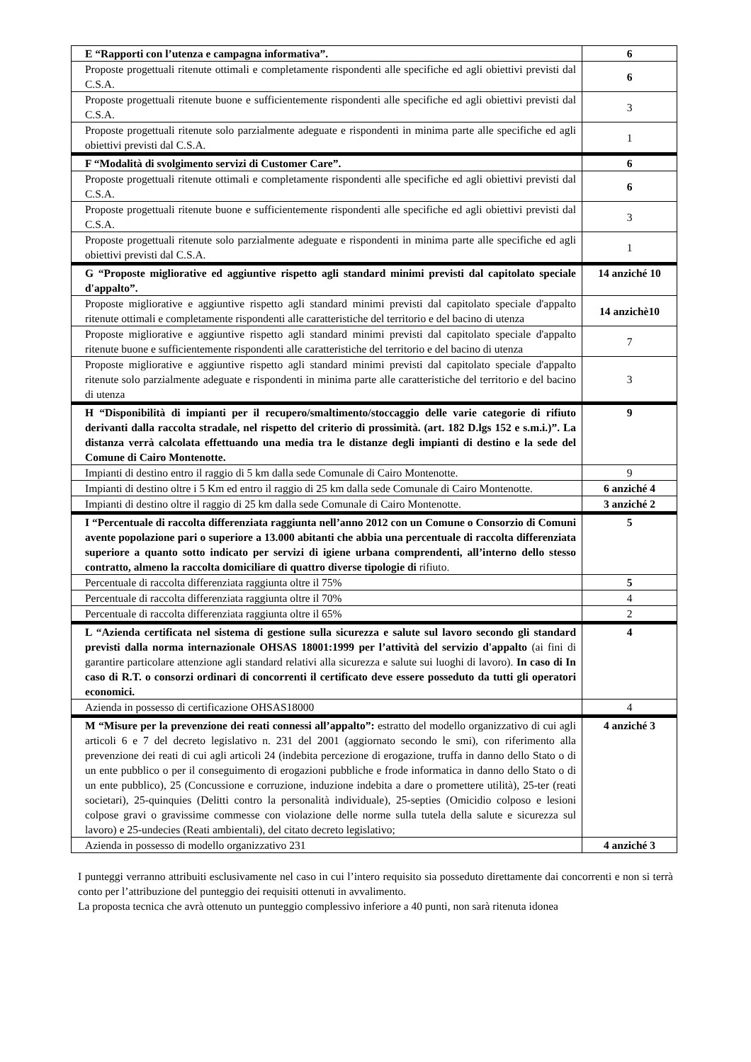| E “Rapporti con l’utenza e campagna informativa”. | 6 |
| Proposte progettuali ritenute ottimali e completamente rispondenti alle specifiche ed agli obiettivi previsti dal C.S.A. | 6 |
| Proposte progettuali ritenute buone e sufficientemente rispondenti alle specifiche ed agli obiettivi previsti dal C.S.A. | 3 |
| Proposte progettuali ritenute solo parzialmente adeguate e rispondenti in minima parte alle specifiche ed agli obiettivi previsti dal C.S.A. | 1 |
| F “Modalità di svolgimento servizi di Customer Care”. | 6 |
| Proposte progettuali ritenute ottimali e completamente rispondenti alle specifiche ed agli obiettivi previsti dal C.S.A. | 6 |
| Proposte progettuali ritenute buone e sufficientemente rispondenti alle specifiche ed agli obiettivi previsti dal C.S.A. | 3 |
| Proposte progettuali ritenute solo parzialmente adeguate e rispondenti in minima parte alle specifiche ed agli obiettivi previsti dal C.S.A. | 1 |
| G “Proposte migliorative ed aggiuntive rispetto agli standard minimi previsti dal capitolato speciale d'appalto”. | 14 anziché 10 |
| Proposte migliorative e aggiuntive rispetto agli standard minimi previsti dal capitolato speciale d'appalto ritenute ottimali e completamente rispondenti alle caratteristiche del territorio e del bacino di utenza | 14 anzichè10 |
| Proposte migliorative e aggiuntive rispetto agli standard minimi previsti dal capitolato speciale d'appalto ritenute buone e sufficientemente rispondenti alle caratteristiche del territorio e del bacino di utenza | 7 |
| Proposte migliorative e aggiuntive rispetto agli standard minimi previsti dal capitolato speciale d'appalto ritenute solo parzialmente adeguate e rispondenti in minima parte alle caratteristiche del territorio e del bacino di utenza | 3 |
| H “Disponibilità di impianti per il recupero/smaltimento/stoccaggio delle varie categorie di rifiuto derivanti dalla raccolta stradale, nel rispetto del criterio di prossimità. (art. 182 D.lgs 152 e s.m.i.)”. La distanza verrà calcolata effettuando una media tra le distanze degli impianti di destino e la sede del Comune di Cairo Montenotte. | 9 |
| Impianti di destino entro il raggio di 5 km dalla sede Comunale di Cairo Montenotte. | 9 |
| Impianti di destino oltre i 5 Km ed entro il raggio di 25 km dalla sede Comunale di Cairo Montenotte. | 6 anziché 4 |
| Impianti di destino oltre il raggio di 25 km dalla sede Comunale di Cairo Montenotte. | 3 anziché 2 |
| I “Percentuale di raccolta differenziata raggiunta nell’anno 2012 con un Comune o Consorzio di Comuni avente popolazione pari o superiore a 13.000 abitanti che abbia una percentuale di raccolta differenziata superiore a quanto sotto indicato per servizi di igiene urbana comprendenti, all’interno dello stesso contratto, almeno la raccolta domiciliare di quattro diverse tipologie di rifiuto. | 5 |
| Percentuale di raccolta differenziata raggiunta oltre il 75% | 5 |
| Percentuale di raccolta differenziata raggiunta oltre il 70% | 4 |
| Percentuale di raccolta differenziata raggiunta oltre il 65% | 2 |
| L “Azienda certificata nel sistema di gestione sulla sicurezza e salute sul lavoro secondo gli standard previsti dalla norma internazionale OHSAS 18001:1999 per l’attività del servizio d'appalto (ai fini di garantire particolare attenzione agli standard relativi alla sicurezza e salute sui luoghi di lavoro). In caso di In caso di R.T. o consorzi ordinari di concorrenti il certificato deve essere posseduto da tutti gli operatori economici. | 4 |
| Azienda in possesso di certificazione OHSAS18000 | 4 |
| M “Misure per la prevenzione dei reati connessi all’appalto”: estratto del modello organizzativo di cui agli articoli 6 e 7 del decreto legislativo n. 231 del 2001 (aggiornato secondo le smi), con riferimento alla prevenzione dei reati di cui agli articoli 24 (indebita percezione di erogazione, truffa in danno dello Stato o di un ente pubblico o per il conseguimento di erogazioni pubbliche e frode informatica in danno dello Stato o di un ente pubblico), 25 (Concussione e corruzione, induzione indebita a dare o promettere utilità), 25-ter (reati societari), 25-quinquies (Delitti contro la personalità individuale), 25-septies (Omicidio colposo e lesioni colpose gravi o gravissime commesse con violazione delle norme sulla tutela della salute e sicurezza sul lavoro) e 25-undecies (Reati ambientali), del citato decreto legislativo; | 4 anziché 3 |
| Azienda in possesso di modello organizzativo 231 | 4 anziché 3 |
I punteggi verranno attribuiti esclusivamente nel caso in cui l’intero requisito sia posseduto direttamente dai concorrenti e non si terrà conto per l’attribuzione del punteggio dei requisiti ottenuti in avvalimento.
La proposta tecnica che avrà ottenuto un punteggio complessivo inferiore a 40 punti, non sarà ritenuta idonea